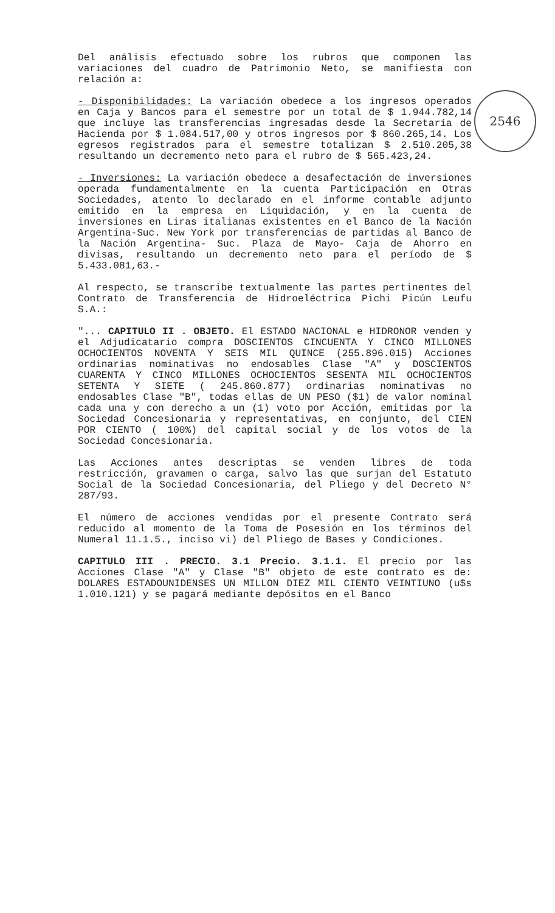2546
Del análisis efectuado sobre los rubros que componen las variaciones del cuadro de Patrimonio Neto, se manifiesta con relación a:
- Disponibilidades: La variación obedece a los ingresos operados en Caja y Bancos para el semestre por un total de $ 1.944.782,14 que incluye las transferencias ingresadas desde la Secretaría de Hacienda por $ 1.084.517,00 y otros ingresos por $ 860.265,14. Los egresos registrados para el semestre totalizan $ 2.510.205,38 resultando un decremento neto para el rubro de $ 565.423,24.
- Inversiones: La variación obedece a desafectación de inversiones operada fundamentalmente en la cuenta Participación en Otras Sociedades, atento lo declarado en el informe contable adjunto emitido en la empresa en Liquidación, y en la cuenta de inversiones en Liras italianas existentes en el Banco de la Nación Argentina-Suc. New York por transferencias de partidas al Banco de la Nación Argentina- Suc. Plaza de Mayo- Caja de Ahorro en divisas, resultando un decremento neto para el período de $ 5.433.081,63.-
Al respecto, se transcribe textualmente las partes pertinentes del Contrato de Transferencia de Hidroeléctrica Pichi Picún Leufu S.A.:
"... CAPITULO II . OBJETO. El ESTADO NACIONAL e HIDRONOR venden y el Adjudicatario compra DOSCIENTOS CINCUENTA Y CINCO MILLONES OCHOCIENTOS NOVENTA Y SEIS MIL QUINCE (255.896.015) Acciones ordinarias nominativas no endosables Clase "A" y DOSCIENTOS CUARENTA Y CINCO MILLONES OCHOCIENTOS SESENTA MIL OCHOCIENTOS SETENTA Y SIETE ( 245.860.877) ordinarias nominativas no endosables Clase "B", todas ellas de UN PESO ($1) de valor nominal cada una y con derecho a un (1) voto por Acción, emitidas por la Sociedad Concesionaria y representativas, en conjunto, del CIEN POR CIENTO ( 100%) del capital social y de los votos de la Sociedad Concesionaria.
Las Acciones antes descriptas se venden libres de toda restricción, gravamen o carga, salvo las que surjan del Estatuto Social de la Sociedad Concesionaria, del Pliego y del Decreto N° 287/93.
El número de acciones vendidas por el presente Contrato será reducido al momento de la Toma de Posesión en los términos del Numeral 11.1.5., inciso vi) del Pliego de Bases y Condiciones.
CAPITULO III . PRECIO. 3.1 Precio. 3.1.1. El precio por las Acciones Clase "A" y Clase "B" objeto de este contrato es de: DOLARES ESTADOUNIDENSES UN MILLON DIEZ MIL CIENTO VEINTIUNO (u$s 1.010.121) y se pagará mediante depósitos en el Banco